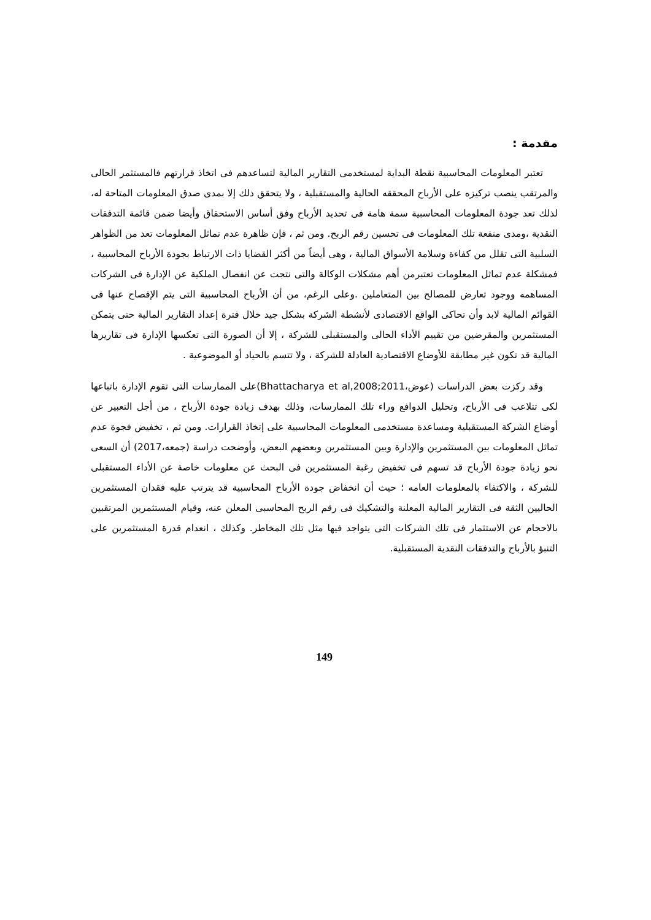مقدمة :
تعتبر المعلومات المحاسبية نقطة البداية لمستخدمى التقارير المالية لتساعدهم فى اتخاذ قرارتهم فالمستثمر الحالى والمرتقب ينصب تركيزه على الأرباح المحققه الحالية والمستقبلية ، ولا يتحقق ذلك إلا بمدى صدق المعلومات المتاحة له، لذلك تعد جودة المعلومات المحاسبية سمة هامة فى تحديد الأرباح وفق أساس الاستحقاق وأيضا ضمن قائمة التدفقات النقدية ،ومدى منفعة تلك المعلومات فى تحسين رقم الربح. ومن ثم ، فإن ظاهرة عدم تماثل المعلومات تعد من الظواهر السلبية التى تقلل من كفاءة وسلامة الأسواق المالية ، وهى أيضاً من أكثر القضايا ذات الارتباط بجودة الأرباح المحاسبية ، فمشكلة عدم تماثل المعلومات تعتبرمن أهم مشكلات الوكالة والتى نتجت عن انفصال الملكية عن الإدارة فى الشركات المساهمه ووجود تعارض للمصالح بين المتعاملين .وعلى الرغم، من أن الأرباح المحاسبية التى يتم الإفصاح عنها فى القوائم المالية لابد وأن تحاكى الواقع الاقتصادى لأنشطة الشركة بشكل جيد خلال فترة إعداد التقارير المالية حتى يتمكن المستثمرين والمقرضين من تقييم الأداء الحالى والمستقبلى للشركة ، إلا أن الصورة التى تعكسها الإدارة فى تقاريرها المالية قد تكون غير مطابقة للأوضاع الاقتصادية العادلة للشركة ، ولا تتسم بالحياد أو الموضوعية .
وقد ركزت بعض الدراسات (عوض،Bhattacharya et al,2008;2011)على الممارسات التى تقوم الإدارة باتباعها لكى تتلاعب فى الأرباح، وتحليل الدوافع وراء تلك الممارسات، وذلك بهدف زيادة جودة الأرباح ، من أجل التعبير عن أوضاع الشركة المستقبلية ومساعدة مستخدمى المعلومات المحاسبية على إتخاذ القرارات. ومن ثم ، تخفيض فجوة عدم تماثل المعلومات بين المستثمرين والإدارة وبين المستثمرين وبعضهم البعض، وأوضحت دراسة (جمعه،2017) أن السعى نحو زيادة جودة الأرباح قد تسهم فى تخفيض رغبة المستثمرين فى البحث عن معلومات خاصة عن الأداء المستقبلى للشركة ، والاكتفاء بالمعلومات العامه ؛ حيث أن انخفاض جودة الأرباح المحاسبية قد يترتب عليه فقدان المستثمرين الحاليين الثقة فى التقارير المالية المعلنة والتشكيك فى رقم الربح المحاسبى المعلن عنه، وقيام المستثمرين المرتقبين بالاحجام عن الاستثمار فى تلك الشركات التى يتواجد فيها مثل تلك المخاطر. وكذلك ، انعدام قدرة المستثمرين على التنبؤ بالأرباح والتدفقات النقدية المستقبلية.
149